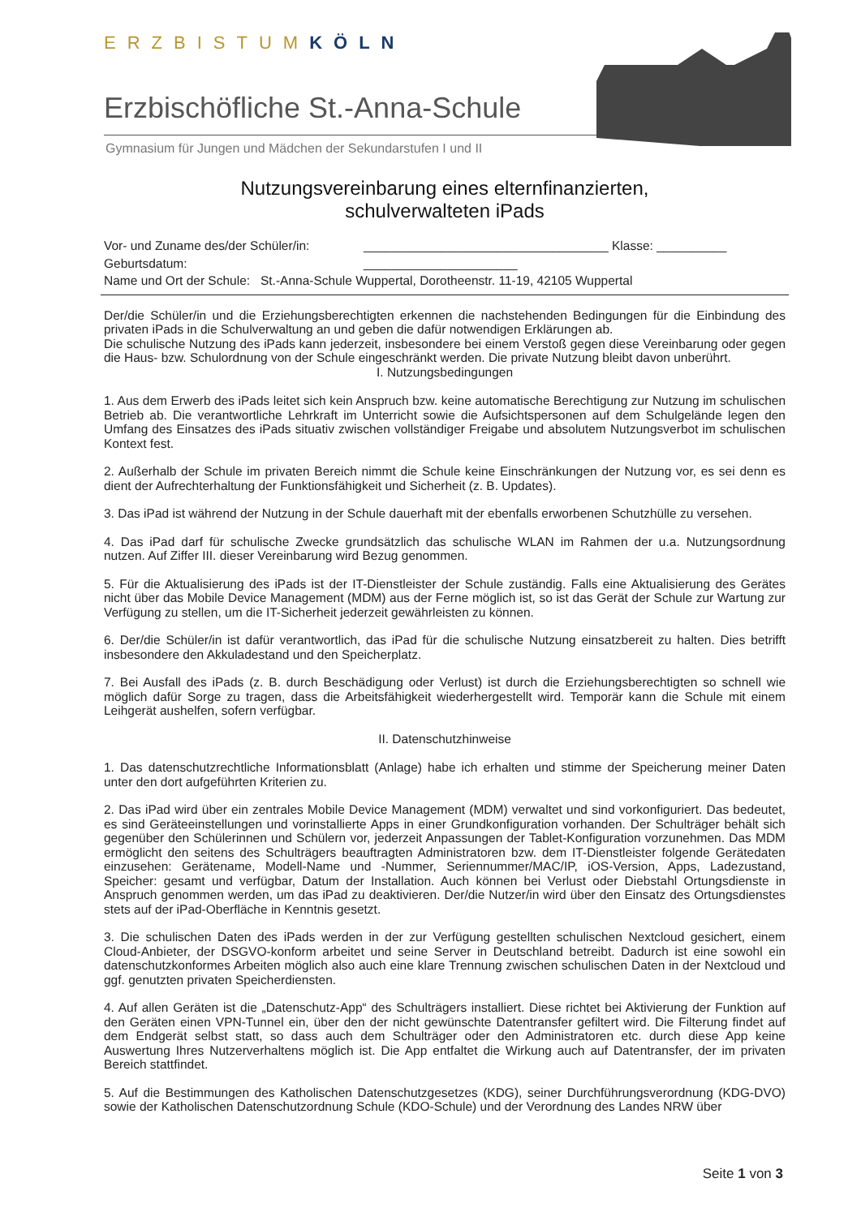ERZBISTUMKÖLN
Erzbischöfliche St.-Anna-Schule
Gymnasium für Jungen und Mädchen der Sekundarstufen I und II
Nutzungsvereinbarung eines elternfinanzierten,
schulverwalteten iPads
Vor- und Zuname des/der Schüler/in: ___________________________________ Klasse: __________
Geburtsdatum: ______________________
Name und Ort der Schule: St.-Anna-Schule Wuppertal, Dorotheenstr. 11-19, 42105 Wuppertal
Der/die Schüler/in und die Erziehungsberechtigten erkennen die nachstehenden Bedingungen für die Einbindung des privaten iPads in die Schulverwaltung an und geben die dafür notwendigen Erklärungen ab.
Die schulische Nutzung des iPads kann jederzeit, insbesondere bei einem Verstoß gegen diese Vereinbarung oder gegen die Haus- bzw. Schulordnung von der Schule eingeschränkt werden. Die private Nutzung bleibt davon unberührt.
I. Nutzungsbedingungen
1. Aus dem Erwerb des iPads leitet sich kein Anspruch bzw. keine automatische Berechtigung zur Nutzung im schulischen Betrieb ab. Die verantwortliche Lehrkraft im Unterricht sowie die Aufsichtspersonen auf dem Schulgelände legen den Umfang des Einsatzes des iPads situativ zwischen vollständiger Freigabe und absolutem Nutzungsverbot im schulischen Kontext fest.
2. Außerhalb der Schule im privaten Bereich nimmt die Schule keine Einschränkungen der Nutzung vor, es sei denn es dient der Aufrechterhaltung der Funktionsfähigkeit und Sicherheit (z. B. Updates).
3. Das iPad ist während der Nutzung in der Schule dauerhaft mit der ebenfalls erworbenen Schutzhülle zu versehen.
4. Das iPad darf für schulische Zwecke grundsätzlich das schulische WLAN im Rahmen der u.a. Nutzungsordnung nutzen. Auf Ziffer III. dieser Vereinbarung wird Bezug genommen.
5. Für die Aktualisierung des iPads ist der IT-Dienstleister der Schule zuständig. Falls eine Aktualisierung des Gerätes nicht über das Mobile Device Management (MDM) aus der Ferne möglich ist, so ist das Gerät der Schule zur Wartung zur Verfügung zu stellen, um die IT-Sicherheit jederzeit gewährleisten zu können.
6. Der/die Schüler/in ist dafür verantwortlich, das iPad für die schulische Nutzung einsatzbereit zu halten. Dies betrifft insbesondere den Akkuladestand und den Speicherplatz.
7. Bei Ausfall des iPads (z. B. durch Beschädigung oder Verlust) ist durch die Erziehungsberechtigten so schnell wie möglich dafür Sorge zu tragen, dass die Arbeitsfähigkeit wiederhergestellt wird. Temporär kann die Schule mit einem Leihgerät aushelfen, sofern verfügbar.
II. Datenschutzhinweise
1. Das datenschutzrechtliche Informationsblatt (Anlage) habe ich erhalten und stimme der Speicherung meiner Daten unter den dort aufgeführten Kriterien zu.
2. Das iPad wird über ein zentrales Mobile Device Management (MDM) verwaltet und sind vorkonfiguriert. Das bedeutet, es sind Geräteeinstellungen und vorinstallierte Apps in einer Grundkonfiguration vorhanden. Der Schulträger behält sich gegenüber den Schülerinnen und Schülern vor, jederzeit Anpassungen der Tablet-Konfiguration vorzunehmen. Das MDM ermöglicht den seitens des Schulträgers beauftragten Administratoren bzw. dem IT-Dienstleister folgende Gerätedaten einzusehen: Gerätename, Modell-Name und -Nummer, Seriennummer/MAC/IP, iOS-Version, Apps, Ladezustand, Speicher: gesamt und verfügbar, Datum der Installation. Auch können bei Verlust oder Diebstahl Ortungsdienste in Anspruch genommen werden, um das iPad zu deaktivieren. Der/die Nutzer/in wird über den Einsatz des Ortungsdienstes stets auf der iPad-Oberfläche in Kenntnis gesetzt.
3. Die schulischen Daten des iPads werden in der zur Verfügung gestellten schulischen Nextcloud gesichert, einem Cloud-Anbieter, der DSGVO-konform arbeitet und seine Server in Deutschland betreibt. Dadurch ist eine sowohl ein datenschutzkonformes Arbeiten möglich also auch eine klare Trennung zwischen schulischen Daten in der Nextcloud und ggf. genutzten privaten Speicherdiensten.
4. Auf allen Geräten ist die „Datenschutz-App“ des Schulträgers installiert. Diese richtet bei Aktivierung der Funktion auf den Geräten einen VPN-Tunnel ein, über den der nicht gewünschte Datentransfer gefiltert wird. Die Filterung findet auf dem Endgerät selbst statt, so dass auch dem Schulträger oder den Administratoren etc. durch diese App keine Auswertung Ihres Nutzerverhaltens möglich ist. Die App entfaltet die Wirkung auch auf Datentransfer, der im privaten Bereich stattfindet.
5. Auf die Bestimmungen des Katholischen Datenschutzgesetzes (KDG), seiner Durchführungsverordnung (KDG-DVO) sowie der Katholischen Datenschutzordnung Schule (KDO-Schule) und der Verordnung des Landes NRW über
Seite 1 von 3